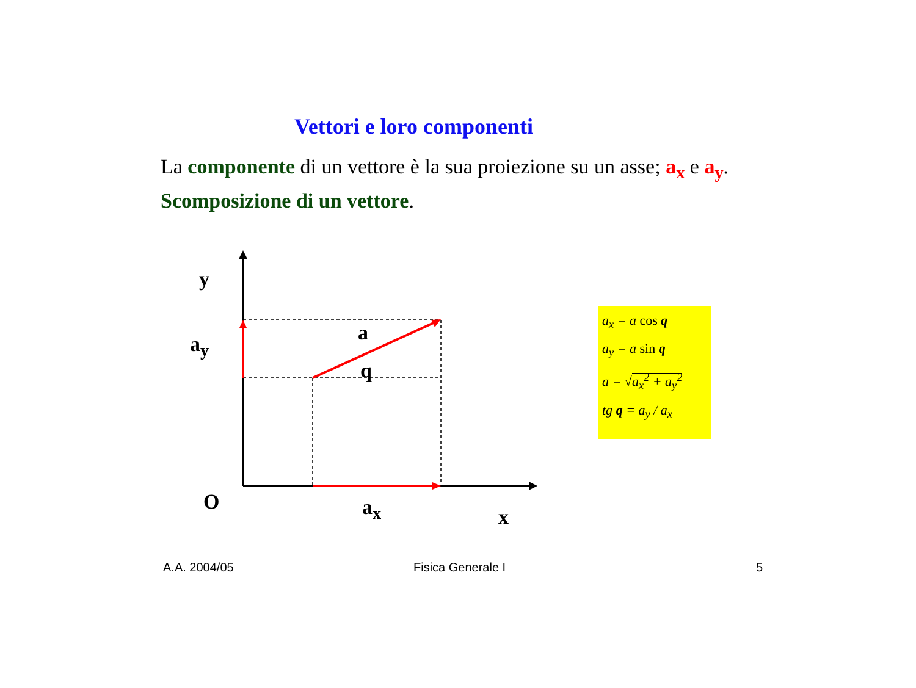Vettori e loro componenti
La componente di un vettore è la sua proiezione su un asse; a<sub>x</sub> e a<sub>y</sub>. Scomposizione di un vettore.
y
a<sub>y</sub> a
q
O a<sub>x</sub> x
a<sub>x</sub> = a cos q
a<sub>y</sub> = a sin q
a = √a<sub>x</sub><sup>2</sup> + a<sub>y</sub><sup>2</sup>
tg q = a<sub>y</sub> / a<sub>x</sub>
A.A. 2004/05 Fisica Generale I 5